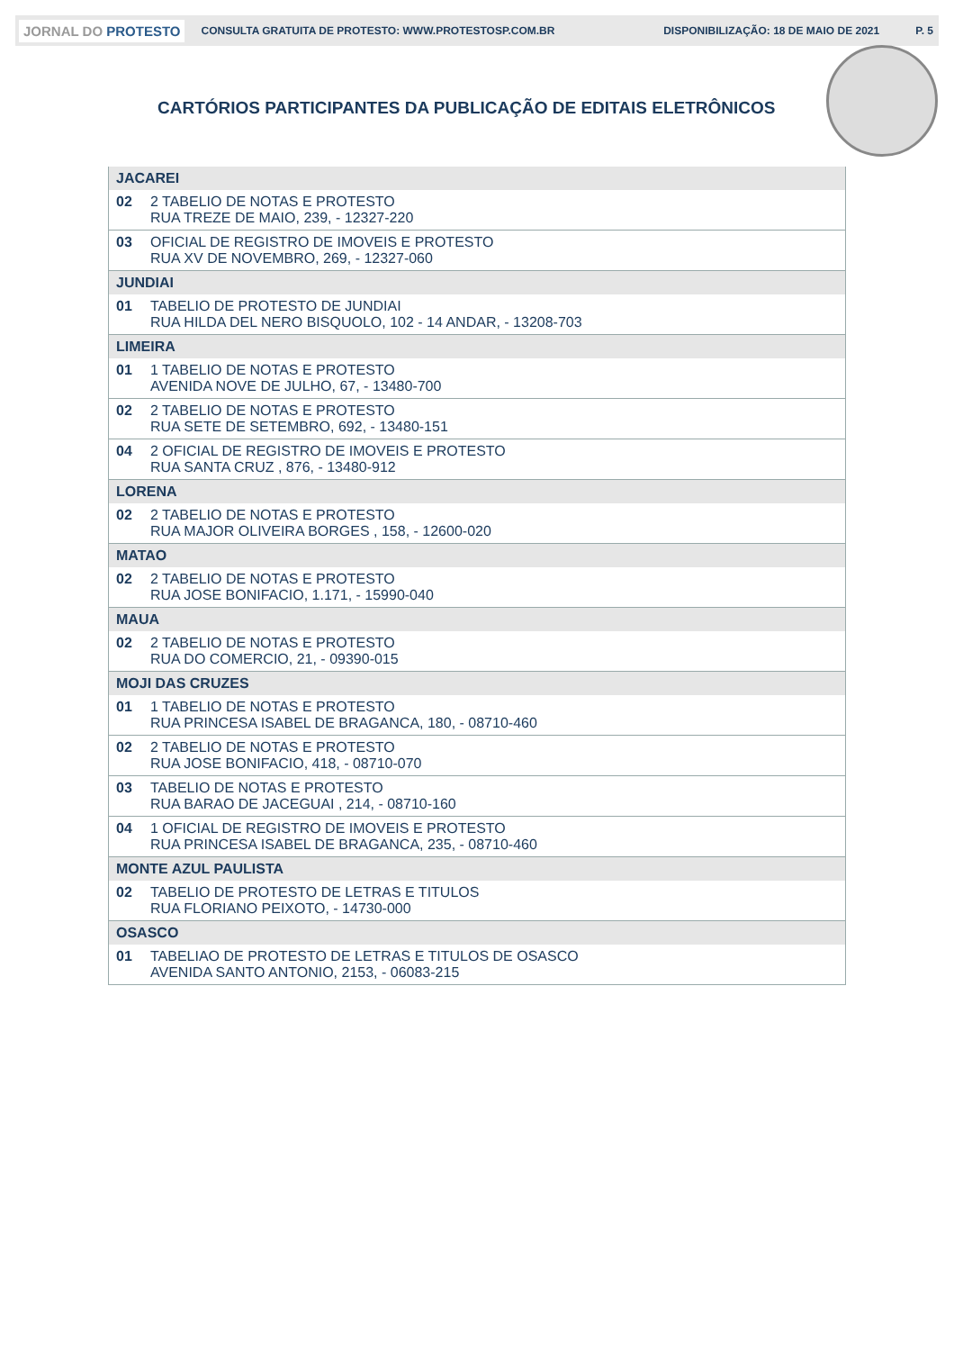JORNAL DO PROTESTO CONSULTA GRATUITA DE PROTESTO: WWW.PROTESTOSP.COM.BR DISPONIBILIZAÇÃO: 18 DE MAIO DE 2021 P. 5
CARTÓRIOS PARTICIPANTES DA PUBLICAÇÃO DE EDITAIS ELETRÔNICOS
| JACAREI | |
| 02 | 2 TABELIO DE NOTAS E PROTESTO RUA TREZE DE MAIO, 239, - 12327-220 |
| 03 | OFICIAL DE REGISTRO DE IMOVEIS E PROTESTO RUA XV DE NOVEMBRO, 269, - 12327-060 |
| JUNDIAI | |
| 01 | TABELIO DE PROTESTO DE JUNDIAI RUA HILDA DEL NERO BISQUOLO, 102 - 14 ANDAR, - 13208-703 |
| LIMEIRA | |
| 01 | 1 TABELIO DE NOTAS E PROTESTO AVENIDA NOVE DE JULHO, 67, - 13480-700 |
| 02 | 2 TABELIO DE NOTAS E PROTESTO RUA SETE DE SETEMBRO, 692, - 13480-151 |
| 04 | 2 OFICIAL DE REGISTRO DE IMOVEIS E PROTESTO RUA SANTA CRUZ , 876, - 13480-912 |
| LORENA | |
| 02 | 2 TABELIO DE NOTAS E PROTESTO RUA MAJOR OLIVEIRA BORGES , 158, - 12600-020 |
| MATAO | |
| 02 | 2 TABELIO DE NOTAS E PROTESTO RUA JOSE BONIFACIO, 1.171, - 15990-040 |
| MAUA | |
| 02 | 2 TABELIO DE NOTAS E PROTESTO RUA DO COMERCIO, 21, - 09390-015 |
| MOJI DAS CRUZES | |
| 01 | 1 TABELIO DE NOTAS E PROTESTO RUA PRINCESA ISABEL DE BRAGANCA, 180, - 08710-460 |
| 02 | 2 TABELIO DE NOTAS E PROTESTO RUA JOSE BONIFACIO, 418, - 08710-070 |
| 03 | TABELIO DE NOTAS E PROTESTO RUA BARAO DE JACEGUAI , 214, - 08710-160 |
| 04 | 1 OFICIAL DE REGISTRO DE IMOVEIS E PROTESTO RUA PRINCESA ISABEL DE BRAGANCA, 235, - 08710-460 |
| MONTE AZUL PAULISTA | |
| 02 | TABELIO DE PROTESTO DE LETRAS E TITULOS RUA FLORIANO PEIXOTO, - 14730-000 |
| OSASCO | |
| 01 | TABELIAO DE PROTESTO DE LETRAS E TITULOS DE OSASCO AVENIDA SANTO ANTONIO, 2153, - 06083-215 |